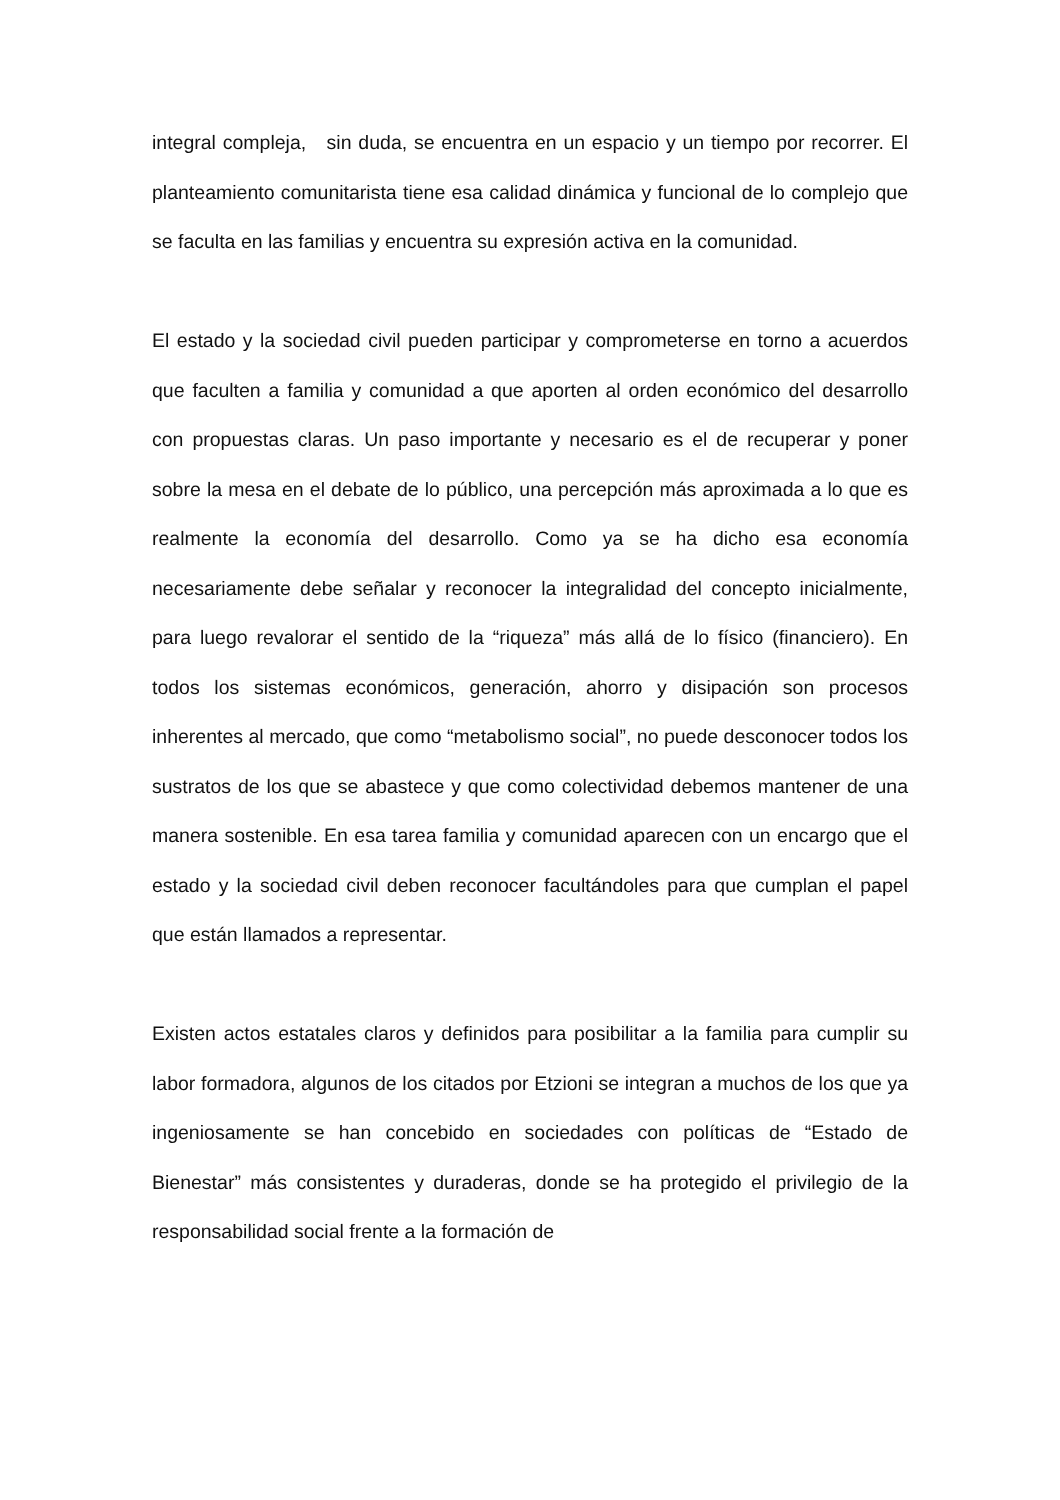integral compleja, sin duda, se encuentra en un espacio y un tiempo por recorrer. El planteamiento comunitarista tiene esa calidad dinámica y funcional de lo complejo que se faculta en las familias y encuentra su expresión activa en la comunidad.
El estado y la sociedad civil pueden participar y comprometerse en torno a acuerdos que faculten a familia y comunidad a que aporten al orden económico del desarrollo con propuestas claras. Un paso importante y necesario es el de recuperar y poner sobre la mesa en el debate de lo público, una percepción más aproximada a lo que es realmente la economía del desarrollo. Como ya se ha dicho esa economía necesariamente debe señalar y reconocer la integralidad del concepto inicialmente, para luego revalorar el sentido de la “riqueza” más allá de lo físico (financiero). En todos los sistemas económicos, generación, ahorro y disipación son procesos inherentes al mercado, que como “metabolismo social”, no puede desconocer todos los sustratos de los que se abastece y que como colectividad debemos mantener de una manera sostenible. En esa tarea familia y comunidad aparecen con un encargo que el estado y la sociedad civil deben reconocer facultándoles para que cumplan el papel que están llamados a representar.
Existen actos estatales claros y definidos para posibilitar a la familia para cumplir su labor formadora, algunos de los citados por Etzioni se integran a muchos de los que ya ingeniosamente se han concebido en sociedades con políticas de “Estado de Bienestar” más consistentes y duraderas, donde se ha protegido el privilegio de la responsabilidad social frente a la formación de